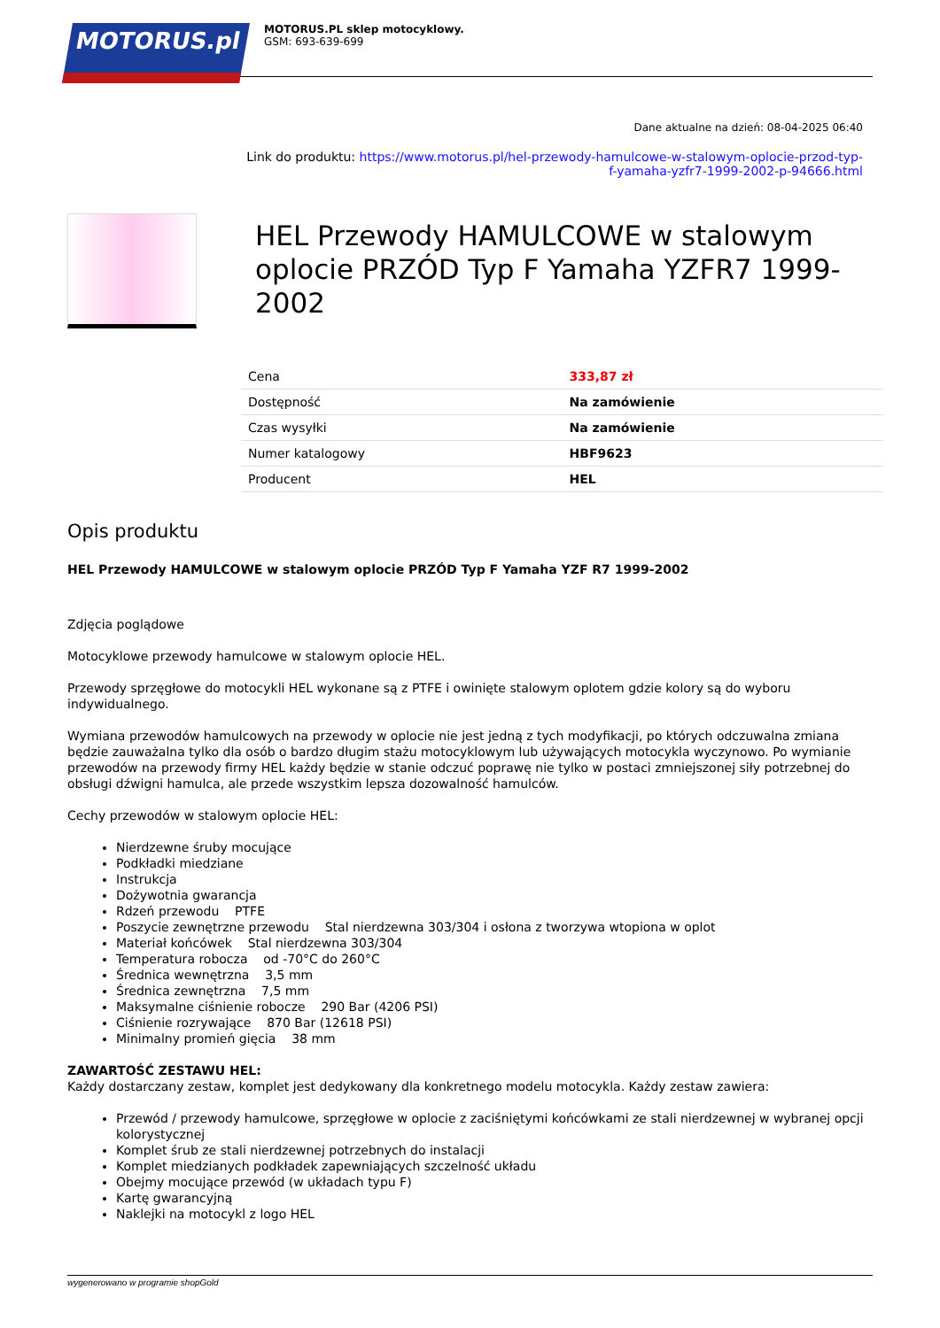MOTORUS.pl
MOTORUS.PL sklep motocyklowy.
GSM: 693-639-699
Dane aktualne na dzień: 08-04-2025 06:40
Link do produktu: https://www.motorus.pl/hel-przewody-hamulcowe-w-stalowym-oplocie-przod-typ-f-yamaha-yzfr7-1999-2002-p-94666.html
HEL Przewody HAMULCOWE w stalowym oplocie PRZÓD Typ F Yamaha YZFR7 1999-2002
| Cena | 333,87 zł |
| Dostępność | Na zamówienie |
| Czas wysyłki | Na zamówienie |
| Numer katalogowy | HBF9623 |
| Producent | HEL |
Opis produktu
HEL Przewody HAMULCOWE w stalowym oplocie PRZÓD Typ F Yamaha YZF R7 1999-2002
Zdjęcia poglądowe
Motocyklowe przewody hamulcowe w stalowym oplocie HEL.
Przewody sprzęgłowe do motocykli HEL wykonane są z PTFE i owinięte stalowym oplotem gdzie kolory są do wyboru indywidualnego.
Wymiana przewodów hamulcowych na przewody w oplocie nie jest jedną z tych modyfikacji, po których odczuwalna zmiana będzie zauważalna tylko dla osób o bardzo długim stażu motocyklowym lub używających motocykla wyczynowo. Po wymianie przewodów na przewody firmy HEL każdy będzie w stanie odczuć poprawę nie tylko w postaci zmniejszonej siły potrzebnej do obsługi dźwigni hamulca, ale przede wszystkim lepsza dozowalność hamulców.
Cechy przewodów w stalowym oplocie HEL:
Nierdzewne śruby mocujące
Podkładki miedziane
Instrukcja
Dożywotnia gwarancja
Rdzeń przewodu PTFE
Poszycie zewnętrzne przewodu Stal nierdzewna 303/304 i osłona z tworzywa wtopiona w oplot
Materiał końcówek Stal nierdzewna 303/304
Temperatura robocza od -70°C do 260°C
Średnica wewnętrzna 3,5 mm
Średnica zewnętrzna 7,5 mm
Maksymalne ciśnienie robocze 290 Bar (4206 PSI)
Ciśnienie rozrywające 870 Bar (12618 PSI)
Minimalny promień gięcia 38 mm
ZAWARTOŚĆ ZESTAWU HEL:
Każdy dostarczany zestaw, komplet jest dedykowany dla konkretnego modelu motocykla. Każdy zestaw zawiera:
Przewód / przewody hamulcowe, sprzęgłowe w oplocie z zaciśniętymi końcówkami ze stali nierdzewnej w wybranej opcji kolorystycznej
Komplet śrub ze stali nierdzewnej potrzebnych do instalacji
Komplet miedzianych podkładek zapewniających szczelność układu
Obejmy mocujące przewód (w układach typu F)
Kartę gwarancyjną
Naklejki na motocykl z logo HEL
wygenerowano w programie shopGold